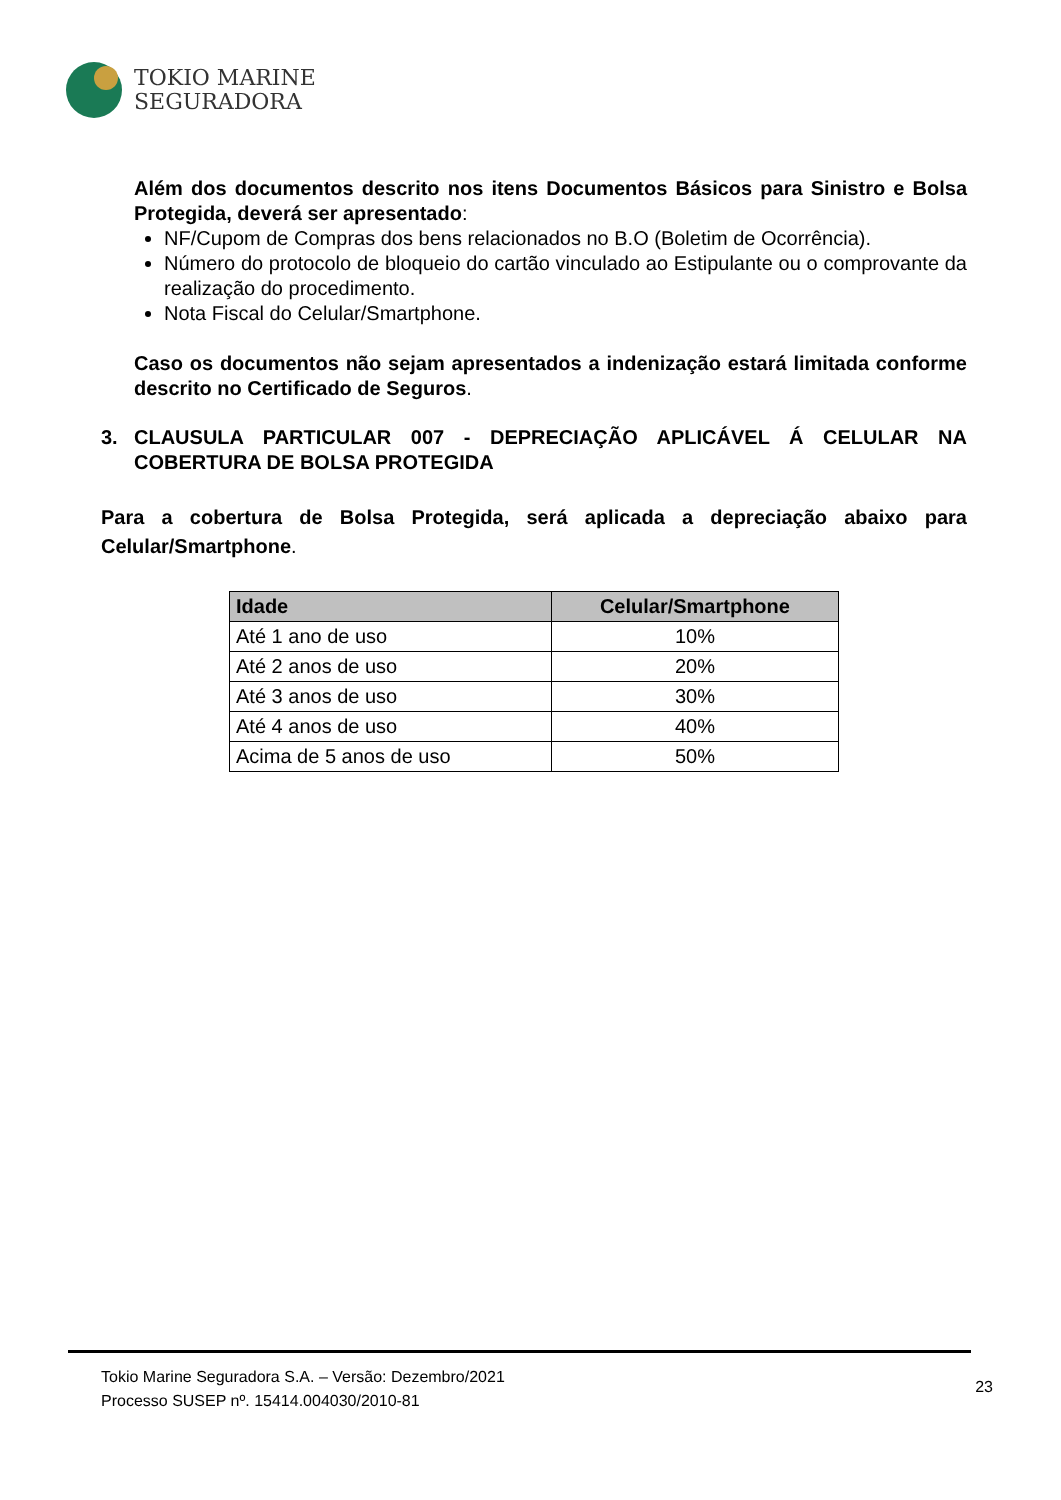TOKIO MARINE
SEGURADORA
Além dos documentos descrito nos itens Documentos Básicos para Sinistro e Bolsa Protegida, deverá ser apresentado:
NF/Cupom de Compras dos bens relacionados no B.O (Boletim de Ocorrência).
Número do protocolo de bloqueio do cartão vinculado ao Estipulante ou o comprovante da realização do procedimento.
Nota Fiscal do Celular/Smartphone.
Caso os documentos não sejam apresentados a indenização estará limitada conforme descrito no Certificado de Seguros.
3. CLAUSULA PARTICULAR 007 - DEPRECIAÇÃO APLICÁVEL Á CELULAR NA COBERTURA DE BOLSA PROTEGIDA
Para a cobertura de Bolsa Protegida, será aplicada a depreciação abaixo para Celular/Smartphone.
| Idade | Celular/Smartphone |
| --- | --- |
| Até 1 ano de uso | 10% |
| Até 2 anos de uso | 20% |
| Até 3 anos de uso | 30% |
| Até 4 anos de uso | 40% |
| Acima de 5 anos de uso | 50% |
Tokio Marine Seguradora S.A. – Versão: Dezembro/2021
Processo SUSEP nº. 15414.004030/2010-81
23